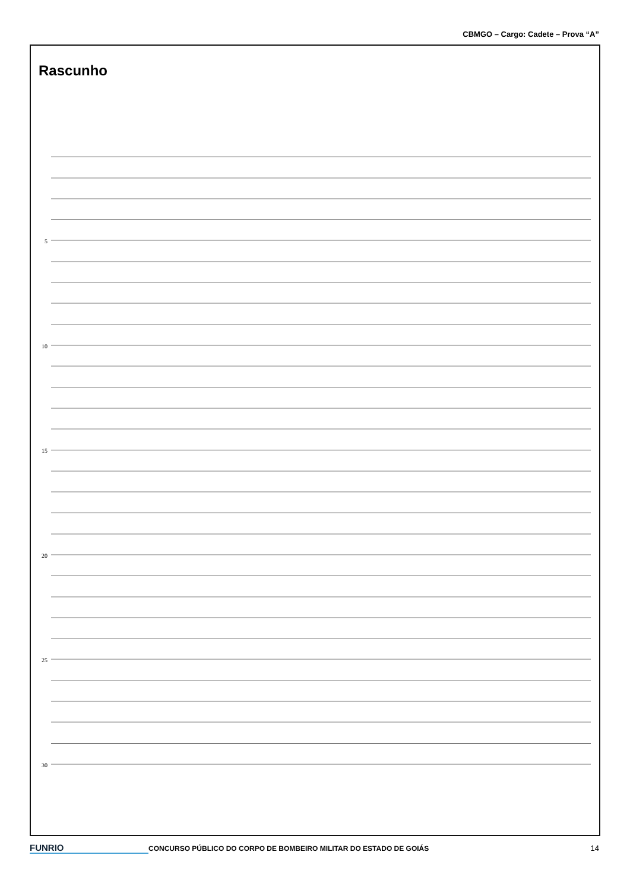CBMGO – Cargo: Cadete – Prova “A”
Rascunho
5
10
15
20
25
30
FUNRIO
CONCURSO PÚBLICO DO CORPO DE BOMBEIRO MILITAR DO ESTADO DE GOIÁS
14